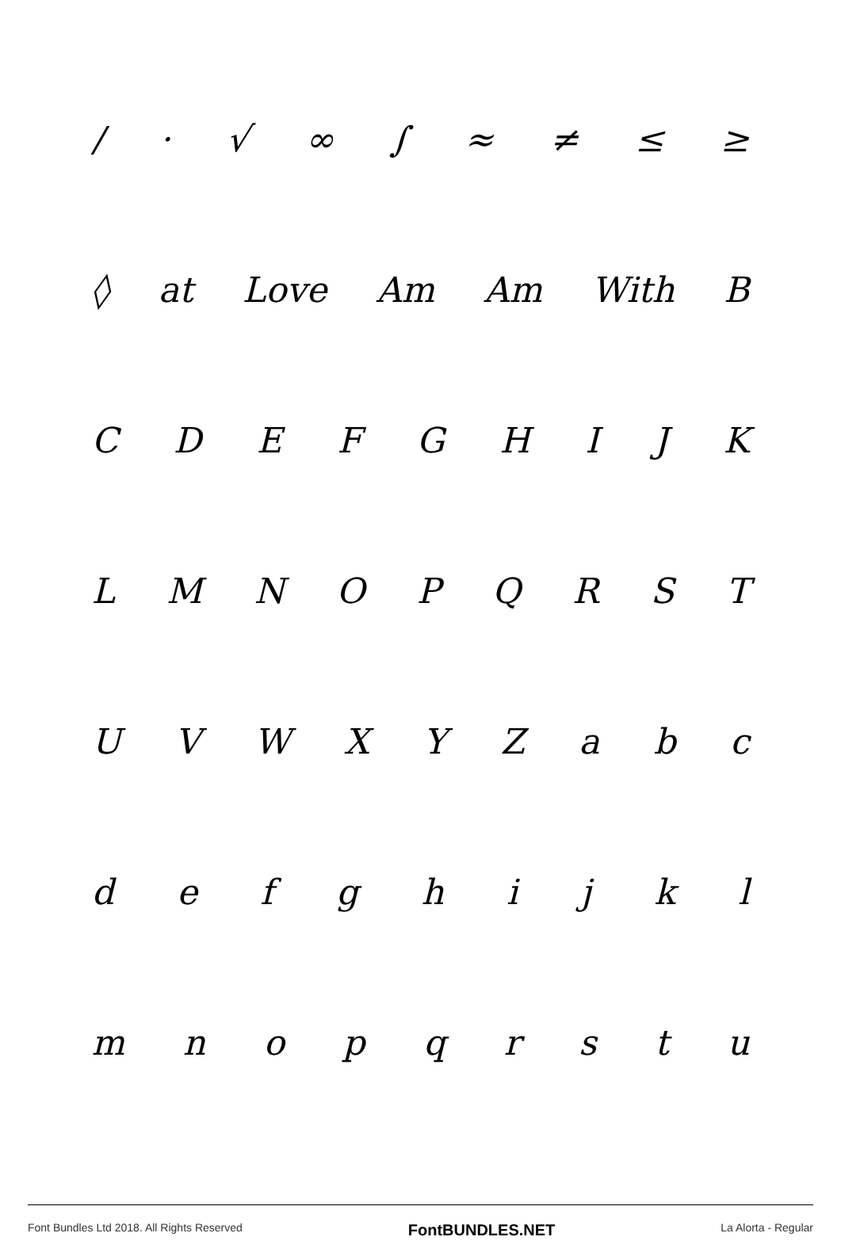/ · √ ∞ ∫ ≈ ≠ ≤ ≥
◊ at Love Am Am With B
CDEFGHIJK
LMNOPQRST
UVWXYZabc
defghijkl
mnopqrstu
Font Bundles Ltd 2018. All Rights Reserved FontBUNDLES.NET La Alorta - Regular